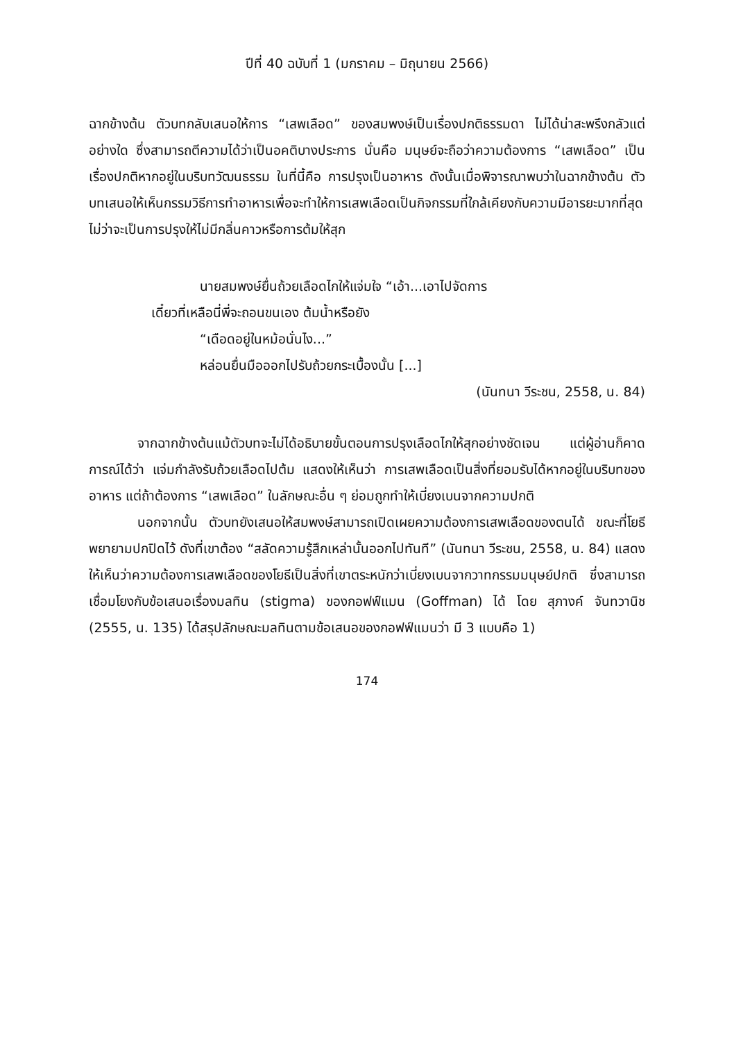ปีที่ 40 ฉบับที่ 1 (มกราคม – มิถุนายน 2566)
ฉากข้างต้น ตัวบทกลับเสนอให้การ “เสพเลือด” ของสมพงษ์เป็นเรื่องปกติธรรมดา ไม่ได้น่าสะพรึงกลัวแต่อย่างใด ซึ่งสามารถตีความได้ว่าเป็นอคติบางประการ นั่นคือ มนุษย์จะถือว่าความต้องการ “เสพเลือด” เป็นเรื่องปกติหากอยู่ในบริบทวัฒนธรรม ในที่นี้คือ การปรุงเป็นอาหาร ดังนั้นเมื่อพิจารณาพบว่าในฉากข้างต้น ตัวบทเสนอให้เห็นกรรมวิธีการทำอาหารเพื่อจะทำให้การเสพเลือดเป็นกิจกรรมที่ใกล้เคียงกับความมีอารยะมากที่สุด ไม่ว่าจะเป็นการปรุงให้ไม่มีกลิ่นคาวหรือการต้มให้สุก
นายสมพงษ์ยื่นถ้วยเลือดไกให้แจ่มใจ “เอ้า...เอาไปจัดการ
เดี๋ยวที่เหลือนี่พี่จะถอนขนเอง ต้มน้ำหรือยัง
“เดือดอยู่ในหม้อนั่นไง...”
หล่อนยื่นมือออกไปรับถ้วยกระเบื้องนั้น [...]
(นันทนา วีระชน, 2558, น. 84)
จากฉากข้างต้นแม้ตัวบทจะไม่ได้อธิบายขั้นตอนการปรุงเลือดไกให้สุกอย่างชัดเจน แต่ผู้อ่านก็คาดการณ์ได้ว่า แจ่มกำลังรับถ้วยเลือดไปต้ม แสดงให้เห็นว่า การเสพเลือดเป็นสิ่งที่ยอมรับได้หากอยู่ในบริบทของอาหาร แต่ถ้าต้องการ “เสพเลือด” ในลักษณะอื่น ๆ ย่อมถูกทำให้เบี่ยงเบนจากความปกติ
นอกจากนั้น ตัวบทยังเสนอให้สมพงษ์สามารถเปิดเผยความต้องการเสพเลือดของตนได้ ขณะที่โยธีพยายามปกปิดไว้ ดังที่เขาต้อง “สลัดความรู้สึกเหล่านั้นออกไปทันที” (นันทนา วีระชน, 2558, น. 84) แสดงให้เห็นว่าความต้องการเสพเลือดของโยธีเป็นสิ่งที่เขาตระหนักว่าเบี่ยงเบนจากวาทกรรมมนุษย์ปกติ ซึ่งสามารถเชื่อมโยงกับข้อเสนอเรื่องมลทิน (stigma) ของกอฟฟ์แมน (Goffman) ได้ โดย สุภางค์ จันทวานิช (2555, น. 135) ได้สรุปลักษณะมลทินตามข้อเสนอของกอฟฟ์แมนว่า มี 3 แบบคือ 1)
174